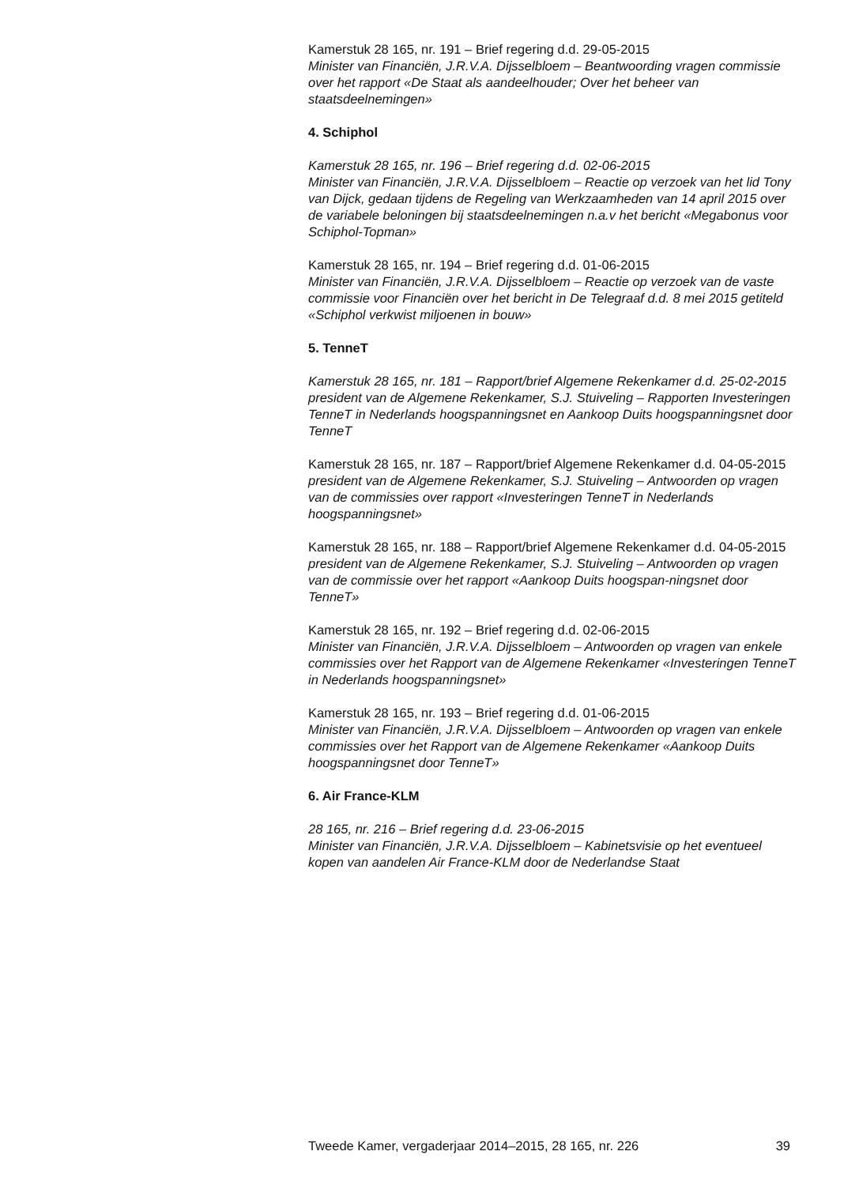Kamerstuk 28 165, nr. 191 – Brief regering d.d. 29-05-2015
Minister van Financiën, J.R.V.A. Dijsselbloem – Beantwoording vragen commissie over het rapport «De Staat als aandeelhouder; Over het beheer van staatsdeelnemingen»
4. Schiphol
Kamerstuk 28 165, nr. 196 – Brief regering d.d. 02-06-2015
Minister van Financiën, J.R.V.A. Dijsselbloem – Reactie op verzoek van het lid Tony van Dijck, gedaan tijdens de Regeling van Werkzaamheden van 14 april 2015 over de variabele beloningen bij staatsdeelnemingen n.a.v het bericht «Megabonus voor Schiphol-Topman»
Kamerstuk 28 165, nr. 194 – Brief regering d.d. 01-06-2015
Minister van Financiën, J.R.V.A. Dijsselbloem – Reactie op verzoek van de vaste commissie voor Financiën over het bericht in De Telegraaf d.d. 8 mei 2015 getiteld «Schiphol verkwist miljoenen in bouw»
5. TenneT
Kamerstuk 28 165, nr. 181 – Rapport/brief Algemene Rekenkamer d.d. 25-02-2015
president van de Algemene Rekenkamer, S.J. Stuiveling – Rapporten Investeringen TenneT in Nederlands hoogspanningsnet en Aankoop Duits hoogspanningsnet door TenneT
Kamerstuk 28 165, nr. 187 – Rapport/brief Algemene Rekenkamer d.d. 04-05-2015
president van de Algemene Rekenkamer, S.J. Stuiveling – Antwoorden op vragen van de commissies over rapport «Investeringen TenneT in Nederlands hoogspanningsnet»
Kamerstuk 28 165, nr. 188 – Rapport/brief Algemene Rekenkamer d.d. 04-05-2015
president van de Algemene Rekenkamer, S.J. Stuiveling – Antwoorden op vragen van de commissie over het rapport «Aankoop Duits hoogspan-ningsnet door TenneT»
Kamerstuk 28 165, nr. 192 – Brief regering d.d. 02-06-2015
Minister van Financiën, J.R.V.A. Dijsselbloem – Antwoorden op vragen van enkele commissies over het Rapport van de Algemene Rekenkamer «Investeringen TenneT in Nederlands hoogspanningsnet»
Kamerstuk 28 165, nr. 193 – Brief regering d.d. 01-06-2015
Minister van Financiën, J.R.V.A. Dijsselbloem – Antwoorden op vragen van enkele commissies over het Rapport van de Algemene Rekenkamer «Aankoop Duits hoogspanningsnet door TenneT»
6. Air France-KLM
28 165, nr. 216 – Brief regering d.d. 23-06-2015
Minister van Financiën, J.R.V.A. Dijsselbloem – Kabinetsvisie op het eventueel kopen van aandelen Air France-KLM door de Nederlandse Staat
Tweede Kamer, vergaderjaar 2014–2015, 28 165, nr. 226 39